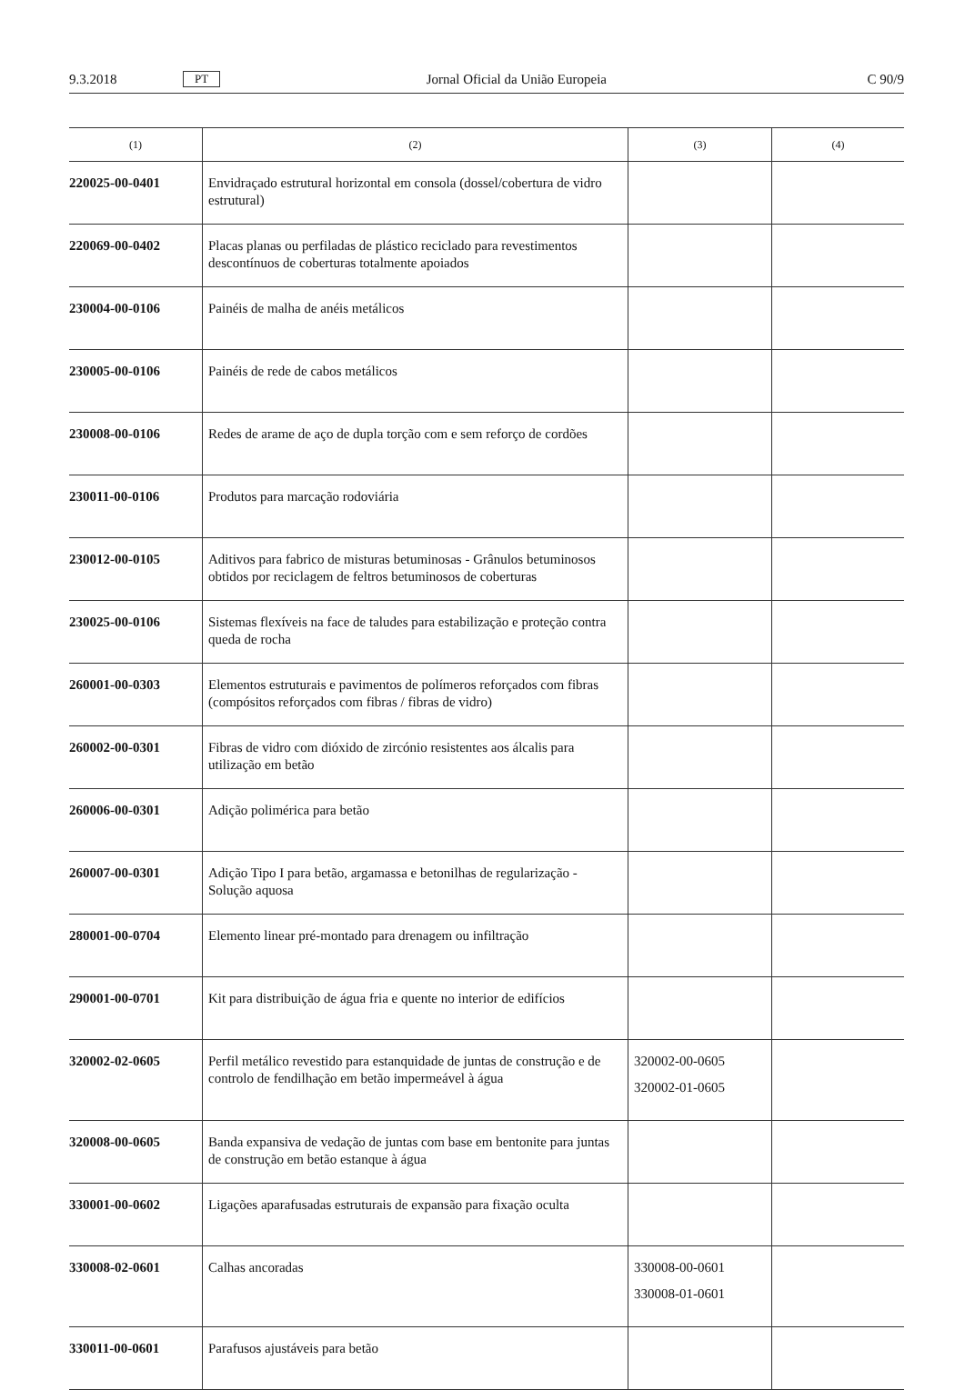9.3.2018 PT Jornal Oficial da União Europeia C 90/9
| (1) | (2) | (3) | (4) |
| --- | --- | --- | --- |
| 220025-00-0401 | Envidraçado estrutural horizontal em consola (dossel/cobertura de vidro estrutural) | | |
| 220069-00-0402 | Placas planas ou perfiladas de plástico reciclado para revestimentos descontínuos de coberturas totalmente apoiados | | |
| 230004-00-0106 | Painéis de malha de anéis metálicos | | |
| 230005-00-0106 | Painéis de rede de cabos metálicos | | |
| 230008-00-0106 | Redes de arame de aço de dupla torção com e sem reforço de cordões | | |
| 230011-00-0106 | Produtos para marcação rodoviária | | |
| 230012-00-0105 | Aditivos para fabrico de misturas betuminosas - Grânulos betuminosos obtidos por reciclagem de feltros betuminosos de coberturas | | |
| 230025-00-0106 | Sistemas flexíveis na face de taludes para estabilização e proteção contra queda de rocha | | |
| 260001-00-0303 | Elementos estruturais e pavimentos de polímeros reforçados com fibras (compósitos reforçados com fibras / fibras de vidro) | | |
| 260002-00-0301 | Fibras de vidro com dióxido de zircónio resistentes aos álcalis para utilização em betão | | |
| 260006-00-0301 | Adição polimérica para betão | | |
| 260007-00-0301 | Adição Tipo I para betão, argamassa e betonilhas de regularização - Solução aquosa | | |
| 280001-00-0704 | Elemento linear pré-montado para drenagem ou infiltração | | |
| 290001-00-0701 | Kit para distribuição de água fria e quente no interior de edifícios | | |
| 320002-02-0605 | Perfil metálico revestido para estanquidade de juntas de construção e de controlo de fendilhação em betão impermeável à água | 320002-00-0605 320002-01-0605 | |
| 320008-00-0605 | Banda expansiva de vedação de juntas com base em bentonite para juntas de construção em betão estanque à água | | |
| 330001-00-0602 | Ligações aparafusadas estruturais de expansão para fixação oculta | | |
| 330008-02-0601 | Calhas ancoradas | 330008-00-0601 330008-01-0601 | |
| 330011-00-0601 | Parafusos ajustáveis para betão | | |